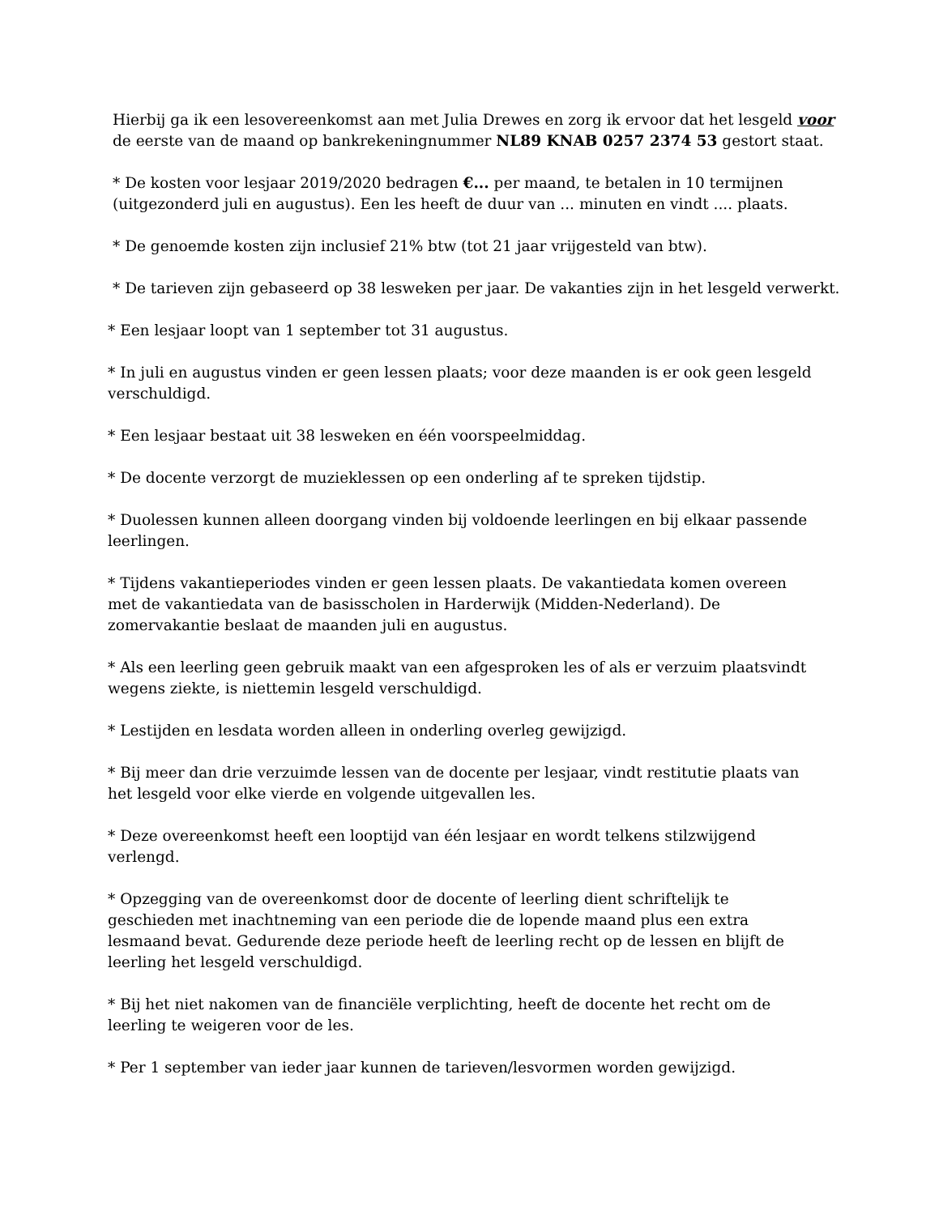Hierbij ga ik een lesovereenkomst aan met Julia Drewes en zorg ik ervoor dat het lesgeld voor
de eerste van de maand op bankrekeningnummer NL89 KNAB 0257 2374 53 gestort staat.
* De kosten voor lesjaar 2019/2020 bedragen €... per maand, te betalen in 10 termijnen
(uitgezonderd juli en augustus). Een les heeft de duur van ... minuten en vindt .... plaats.
* De genoemde kosten zijn inclusief 21% btw (tot 21 jaar vrijgesteld van btw).
* De tarieven zijn gebaseerd op 38 lesweken per jaar. De vakanties zijn in het lesgeld verwerkt.
* Een lesjaar loopt van 1 september tot 31 augustus.
* In juli en augustus vinden er geen lessen plaats; voor deze maanden is er ook geen lesgeld
verschuldigd.
* Een lesjaar bestaat uit 38 lesweken en één voorspeelmiddag.
* De docente verzorgt de muzieklessen op een onderling af te spreken tijdstip.
* Duolessen kunnen alleen doorgang vinden bij voldoende leerlingen en bij elkaar passende
leerlingen.
* Tijdens vakantieperiodes vinden er geen lessen plaats. De vakantiedata komen overeen
met de vakantiedata van de basisscholen in Harderwijk (Midden-Nederland). De
zomervakantie beslaat de maanden juli en augustus.
* Als een leerling geen gebruik maakt van een afgesproken les of als er verzuim plaatsvindt
wegens ziekte, is niettemin lesgeld verschuldigd.
* Lestijden en lesdata worden alleen in onderling overleg gewijzigd.
* Bij meer dan drie verzuimde lessen van de docente per lesjaar, vindt restitutie plaats van
het lesgeld voor elke vierde en volgende uitgevallen les.
* Deze overeenkomst heeft een looptijd van één lesjaar en wordt telkens stilzwijgend
verlengd.
* Opzegging van de overeenkomst door de docente of leerling dient schriftelijk te
geschieden met inachtneming van een periode die de lopende maand plus een extra
lesmaand bevat. Gedurende deze periode heeft de leerling recht op de lessen en blijft de
leerling het lesgeld verschuldigd.
* Bij het niet nakomen van de financiële verplichting, heeft de docente het recht om de
leerling te weigeren voor de les.
* Per 1 september van ieder jaar kunnen de tarieven/lesvormen worden gewijzigd.